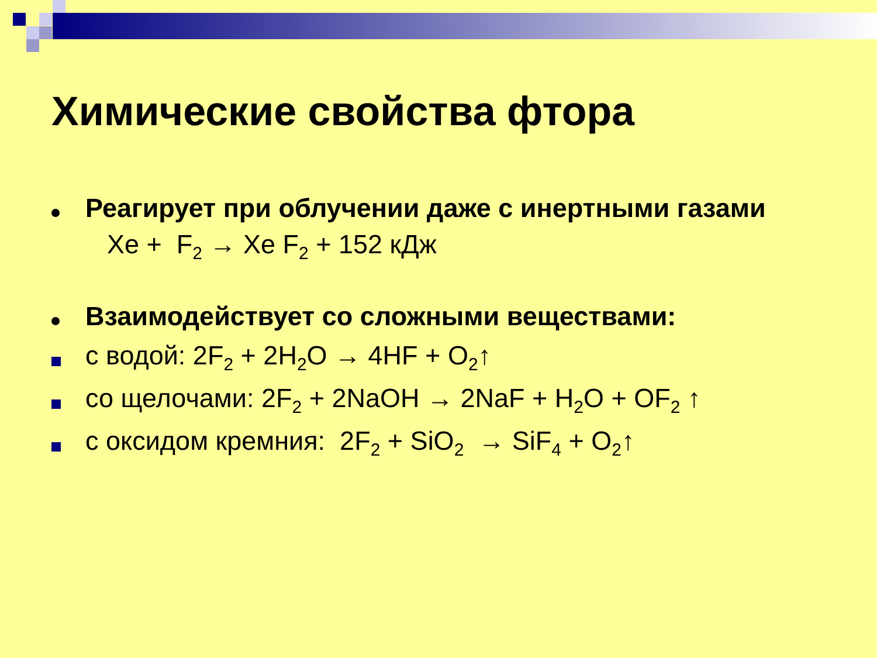Химические свойства фтора
Реагирует при облучении даже с инертными газами
Xe + F<sub>2</sub> → Xe F<sub>2</sub> + 152 кДж
Взаимодействует со сложными веществами:
с водой: 2F<sub>2</sub> + 2H<sub>2</sub>O → 4HF + O<sub>2</sub>↑
со щелочами: 2F<sub>2</sub> + 2NaOH → 2NaF + H<sub>2</sub>O + OF<sub>2</sub> ↑
с оксидом кремния: 2F<sub>2</sub> + SiO<sub>2</sub> → SiF<sub>4</sub> + O<sub>2</sub>↑